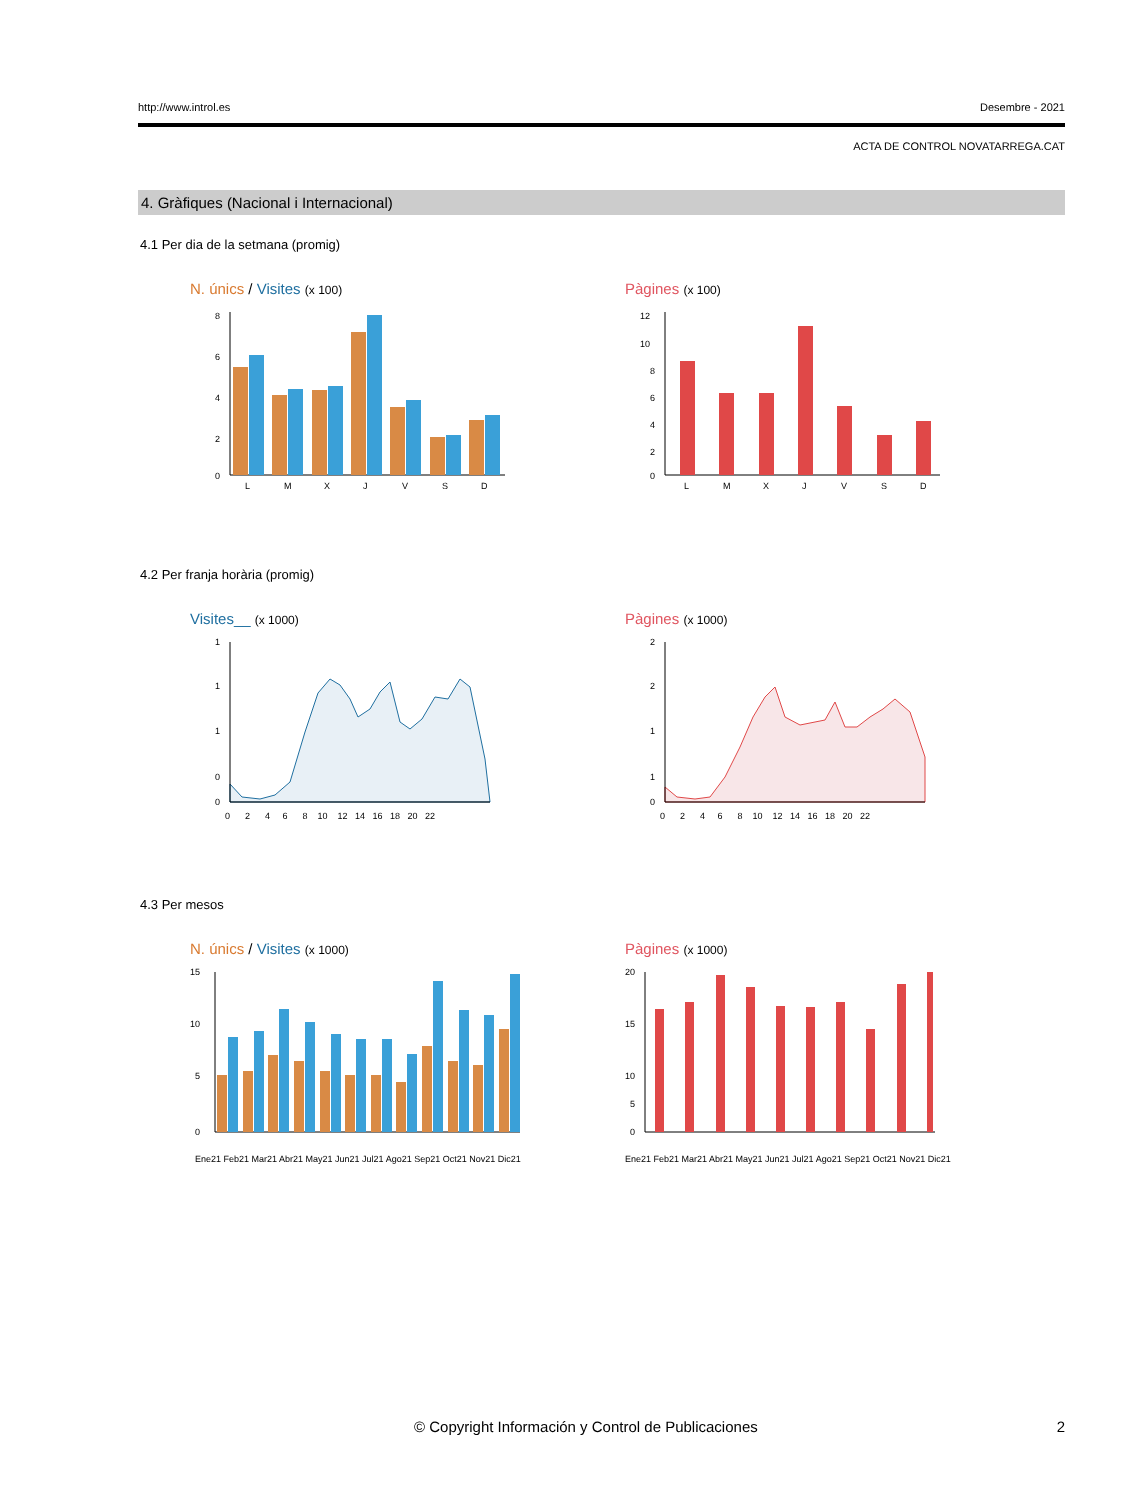http://www.introl.es Desembre - 2021
ACTA DE CONTROL NOVATARREGA.CAT
4. Gràfiques (Nacional i Internacional)
4.1 Per dia de la setmana (promig)
N. únics / Visites (x 100)
8
6
4
2
0
L
M
X
J
V
S
D
Pàgines (x 100)
12
10
8
6
4
2
0
L
M
X
J
V
S
D
4.2 Per franja horària (promig)
Visites__ (x 1000)
1
1
1
0
0
0 2 4 6 8 10 12 14 16 18 20 22
Pàgines (x 1000)
2
2
1
1
0
0 2 4 6 8 10 12 14 16 18 20 22
4.3 Per mesos
N. únics / Visites (x 1000)
15
10
5
0
Ene21 Feb21 Mar21 Abr21 May21 Jun21 Jul21 Ago21 Sep21 Oct21 Nov21 Dic21
Pàgines (x 1000)
20
15
10
5
0
Ene21 Feb21 Mar21 Abr21 May21 Jun21 Jul21 Ago21 Sep21 Oct21 Nov21 Dic21
© Copyright Información y Control de Publicaciones 2